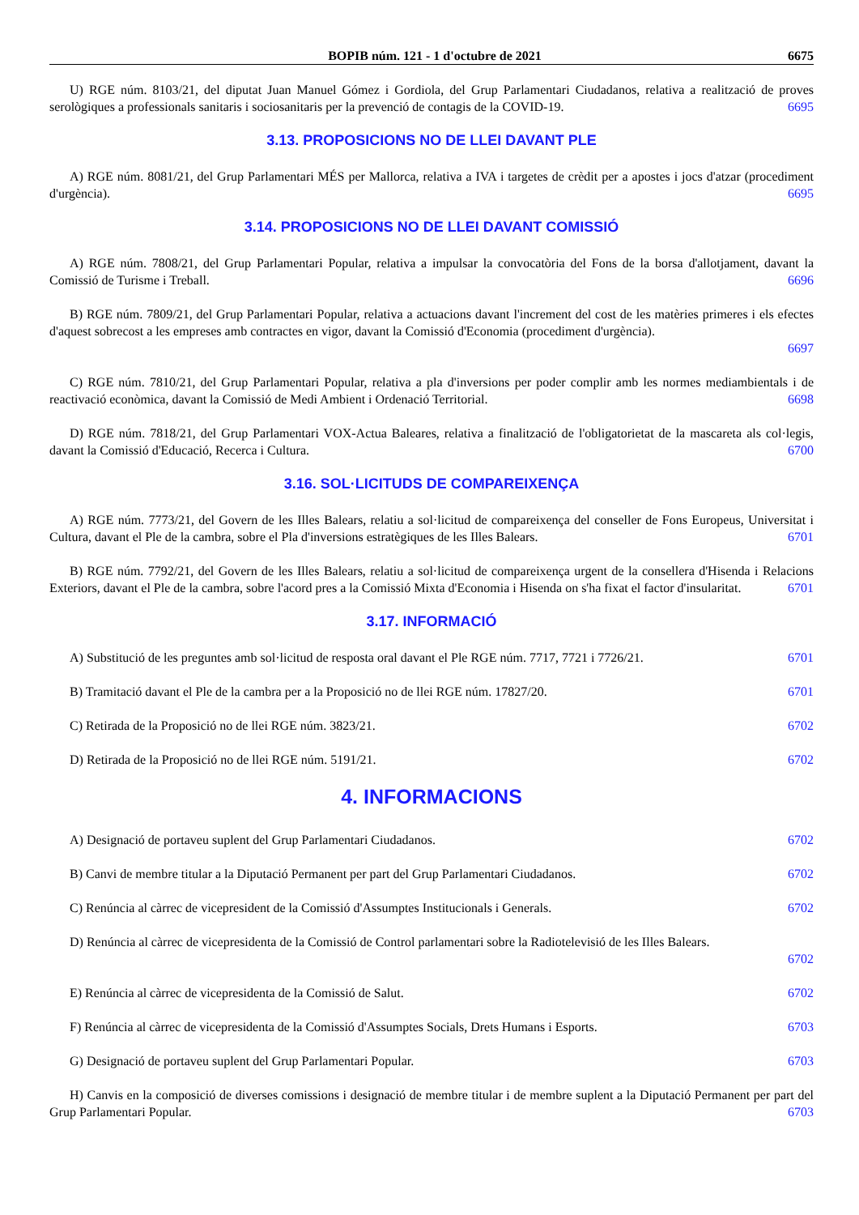BOPIB núm. 121 - 1 d'octubre de 2021 6675
U) RGE núm. 8103/21, del diputat Juan Manuel Gómez i Gordiola, del Grup Parlamentari Ciudadanos, relativa a realització de proves serològiques a professionals sanitaris i sociosanitaris per la prevenció de contagis de la COVID-19. 6695
3.13. PROPOSICIONS NO DE LLEI DAVANT PLE
A) RGE núm. 8081/21, del Grup Parlamentari MÉS per Mallorca, relativa a IVA i targetes de crèdit per a apostes i jocs d'atzar (procediment d'urgència). 6695
3.14. PROPOSICIONS NO DE LLEI DAVANT COMISSIÓ
A) RGE núm. 7808/21, del Grup Parlamentari Popular, relativa a impulsar la convocatòria del Fons de la borsa d'allotjament, davant la Comissió de Turisme i Treball. 6696
B) RGE núm. 7809/21, del Grup Parlamentari Popular, relativa a actuacions davant l'increment del cost de les matèries primeres i els efectes d'aquest sobrecost a les empreses amb contractes en vigor, davant la Comissió d'Economia (procediment d'urgència).
6697
C) RGE núm. 7810/21, del Grup Parlamentari Popular, relativa a pla d'inversions per poder complir amb les normes mediambientals i de reactivació econòmica, davant la Comissió de Medi Ambient i Ordenació Territorial. 6698
D) RGE núm. 7818/21, del Grup Parlamentari VOX-Actua Baleares, relativa a finalització de l'obligatorietat de la mascareta als col·legis, davant la Comissió d'Educació, Recerca i Cultura. 6700
3.16. SOL·LICITUDS DE COMPAREIXENÇA
A) RGE núm. 7773/21, del Govern de les Illes Balears, relatiu a sol·licitud de compareixença del conseller de Fons Europeus, Universitat i Cultura, davant el Ple de la cambra, sobre el Pla d'inversions estratègiques de les Illes Balears. 6701
B) RGE núm. 7792/21, del Govern de les Illes Balears, relatiu a sol·licitud de compareixença urgent de la consellera d'Hisenda i Relacions Exteriors, davant el Ple de la cambra, sobre l'acord pres a la Comissió Mixta d'Economia i Hisenda on s'ha fixat el factor d'insularitat. 6701
3.17. INFORMACIÓ
A) Substitució de les preguntes amb sol·licitud de resposta oral davant el Ple RGE núm. 7717, 7721 i 7726/21. 6701
B) Tramitació davant el Ple de la cambra per a la Proposició no de llei RGE núm. 17827/20. 6701
C) Retirada de la Proposició no de llei RGE núm. 3823/21. 6702
D) Retirada de la Proposició no de llei RGE núm. 5191/21. 6702
4. INFORMACIONS
A) Designació de portaveu suplent del Grup Parlamentari Ciudadanos. 6702
B) Canvi de membre titular a la Diputació Permanent per part del Grup Parlamentari Ciudadanos. 6702
C) Renúncia al càrrec de vicepresident de la Comissió d'Assumptes Institucionals i Generals. 6702
D) Renúncia al càrrec de vicepresidenta de la Comissió de Control parlamentari sobre la Radiotelevisió de les Illes Balears.
6702
E) Renúncia al càrrec de vicepresidenta de la Comissió de Salut. 6702
F) Renúncia al càrrec de vicepresidenta de la Comissió d'Assumptes Socials, Drets Humans i Esports. 6703
G) Designació de portaveu suplent del Grup Parlamentari Popular. 6703
H) Canvis en la composició de diverses comissions i designació de membre titular i de membre suplent a la Diputació Permanent per part del Grup Parlamentari Popular. 6703